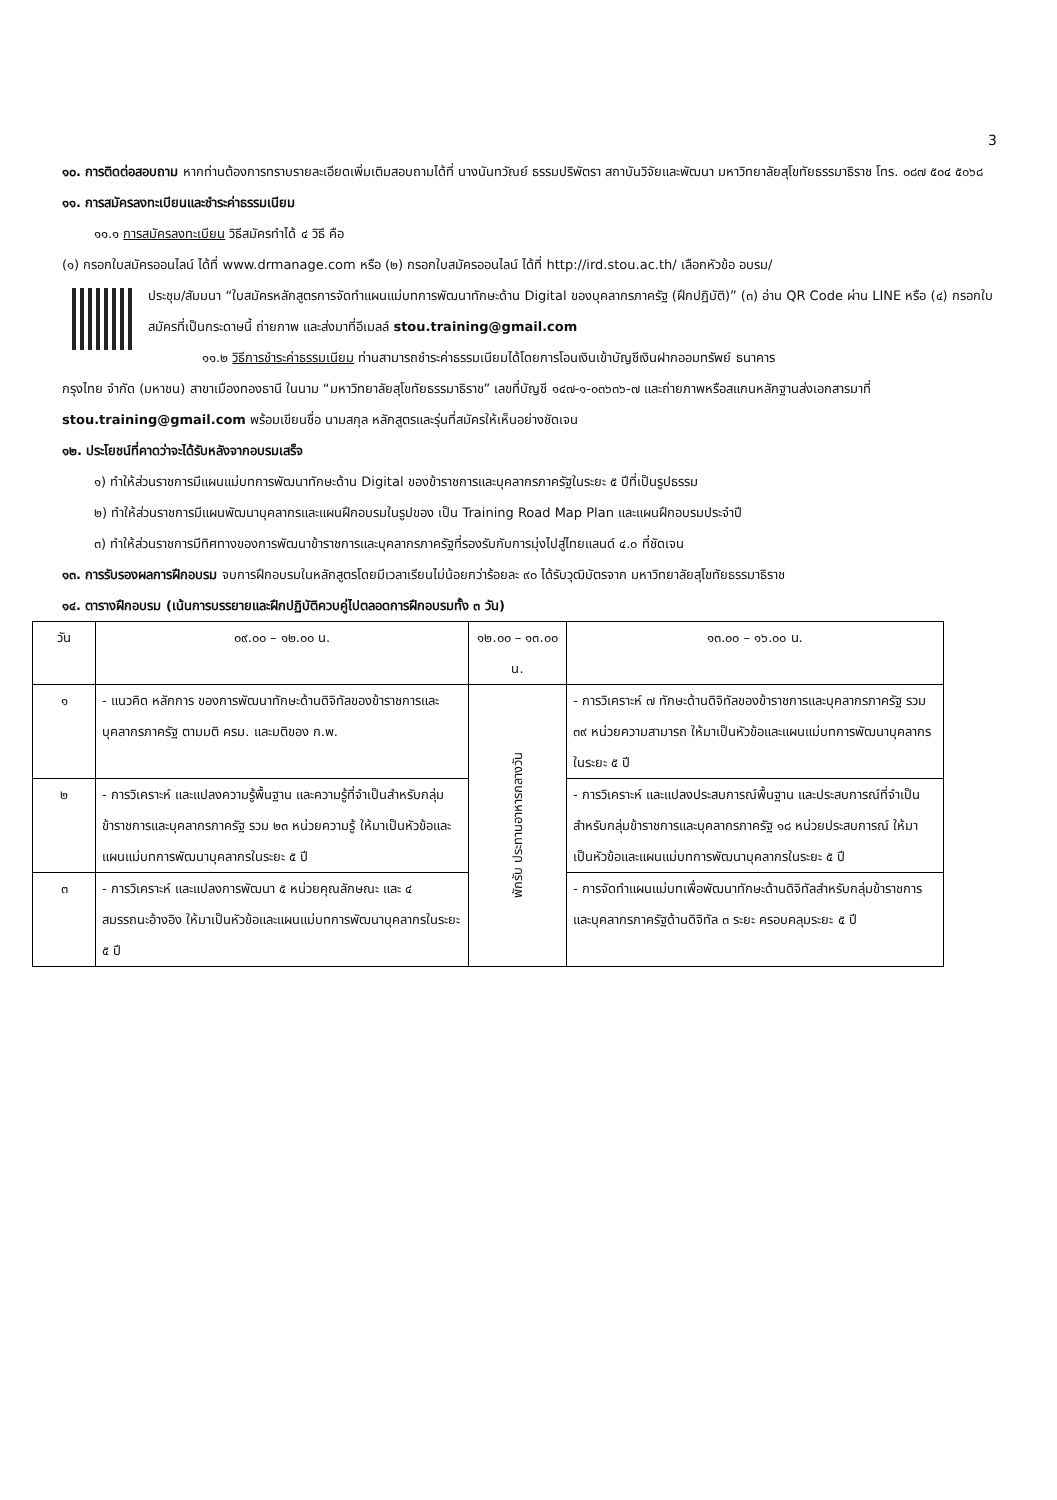3
๑๐. การติดต่อสอบถาม หากท่านต้องการทราบรายละเอียดเพิ่มเติมสอบถามได้ที่ นางนันทวัณย์ ธรรมปริพัตรา สถาบันวิจัยและพัฒนา มหาวิทยาลัยสุโขทัยธรรมาธิราช โทร. ๐๘๗ ๕๐๔ ๕๐๖๘
๑๑. การสมัครลงทะเบียนและชำระค่าธรรมเนียม
๑๑.๑ การสมัครลงทะเบียน วิธีสมัครทำได้ ๔ วิธี คือ
(๑) กรอกใบสมัครออนไลน์ ได้ที่ www.drmanage.com หรือ (๒) กรอกใบสมัครออนไลน์ ได้ที่ http://ird.stou.ac.th/ เลือกหัวข้อ อบรม/
ประชุม/สัมมนา “ใบสมัครหลักสูตรการจัดทำแผนแม่บทการพัฒนาทักษะด้าน Digital ของบุคลากรภาครัฐ (ฝึกปฏิบัติ)” (๓) อ่าน QR Code ผ่าน LINE หรือ (๔) กรอกใบสมัครที่เป็นกระดาษนี้ ถ่ายภาพ และส่งมาที่อีเมลล์ stou.training@gmail.com
๑๑.๒ วิธีการชำระค่าธรรมเนียม ท่านสามารถชำระค่าธรรมเนียมได้โดยการโอนเงินเข้าบัญชีเงินฝากออมทรัพย์ ธนาคาร
กรุงไทย จำกัด (มหาชน) สาขาเมืองทองธานี ในนาม “มหาวิทยาลัยสุโขทัยธรรมาธิราช” เลขที่บัญชี ๑๔๗-๑-๐๓๖๓๖-๗ และถ่ายภาพหรือสแกนหลักฐานส่งเอกสารมาที่ stou.training@gmail.com พร้อมเขียนชื่อ นามสกุล หลักสูตรและรุ่นที่สมัครให้เห็นอย่างชัดเจน
๑๒. ประโยชน์ที่คาดว่าจะได้รับหลังจากอบรมเสร็จ
๑) ทำให้ส่วนราชการมีแผนแม่บทการพัฒนาทักษะด้าน Digital ของข้าราชการและบุคลากรภาครัฐในระยะ ๕ ปีที่เป็นรูปธรรม
๒) ทำให้ส่วนราชการมีแผนพัฒนาบุคลากรและแผนฝึกอบรมในรูปของ เป็น Training Road Map Plan และแผนฝึกอบรมประจำปี
๓) ทำให้ส่วนราชการมีทิศทางของการพัฒนาข้าราชการและบุคลากรภาครัฐที่รองรับกับการมุ่งไปสู่ไทยแลนด์ ๔.๐ ที่ชัดเจน
๑๓. การรับรองผลการฝึกอบรม จบการฝึกอบรมในหลักสูตรโดยมีเวลาเรียนไม่น้อยกว่าร้อยละ ๙๐ ได้รับวุฒิบัตรจาก มหาวิทยาลัยสุโขทัยธรรมาธิราช
๑๔. ตารางฝึกอบรม (เน้นการบรรยายและฝึกปฏิบัติควบคู่ไปตลอดการฝึกอบรมทั้ง ๓ วัน)
| วัน | ๐๙.๐๐ – ๑๒.๐๐ น. | ๑๒.๐๐ – ๑๓.๐๐ น. | ๑๓.๐๐ – ๑๖.๐๐ น. |
| --- | --- | --- | --- |
| ๑ | - แนวคิด หลักการ ของการพัฒนาทักษะด้านดิจิทัลของข้าราชการและบุคลากรภาครัฐ ตามมติ ครม. และมติของ ก.พ. | พักรับ ประทานอาหารกลางวัน | - การวิเคราะห์ ๗ ทักษะด้านดิจิทัลของข้าราชการและบุคลากรภาครัฐ รวม ๓๙ หน่วยความสามารถ ให้มาเป็นหัวข้อและแผนแม่บทการพัฒนาบุคลากรในระยะ ๕ ปี |
| ๒ | - การวิเคราะห์ และแปลงความรู้พื้นฐาน และความรู้ที่จำเป็นสำหรับกลุ่มข้าราชการและบุคลากรภาครัฐ รวม ๒๓ หน่วยความรู้ ให้มาเป็นหัวข้อและแผนแม่บทการพัฒนาบุคลากรในระยะ ๕ ปี | | - การวิเคราะห์ และแปลงประสบการณ์พื้นฐาน และประสบการณ์ที่จำเป็นสำหรับกลุ่มข้าราชการและบุคลากรภาครัฐ ๑๘ หน่วยประสบการณ์ ให้มาเป็นหัวข้อและแผนแม่บทการพัฒนาบุคลากรในระยะ ๕ ปี |
| ๓ | - การวิเคราะห์ และแปลงการพัฒนา ๕ หน่วยคุณลักษณะ และ ๔ สมรรถนะอ้างอิง ให้มาเป็นหัวข้อและแผนแม่บทการพัฒนาบุคลากรในระยะ ๕ ปี | | - การจัดทำแผนแม่บทเพื่อพัฒนาทักษะด้านดิจิทัลสำหรับกลุ่มข้าราชการและบุคลากรภาครัฐด้านดิจิทัล ๓ ระยะ ครอบคลุมระยะ ๕ ปี |